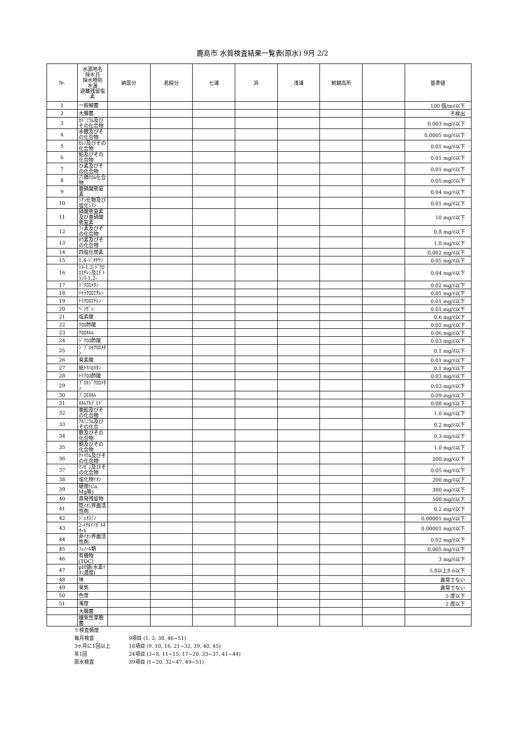鹿島市 水質検査結果一覧表(原水) 9月 2/2
| №. | 水源地名 採水日 採水時刻 水温 遊離残留塩素 | 納富分 | 若殿分 | 七浦 | 浜 | 浅浦 | 鮒越高所 | | 基準値 |
| --- | --- | --- | --- | --- | --- | --- | --- | --- | --- |
| 1 | 一般細菌 | | | | | | | | 100 個/mℓ以下 |
| 2 | 大腸菌 | | | | | | | | 不検出 |
| 3 | ｶﾄﾞﾐｳﾑ及びその化合物 | | | | | | | | 0.003 mg/ℓ以下 |
| 4 | 水銀及びその化合物 | | | | | | | | 0.0005 mg/ℓ以下 |
| 5 | ｾﾚﾝ及びその化合物 | | | | | | | | 0.01 mg/ℓ以下 |
| 6 | 鉛及びその化合物 | | | | | | | | 0.01 mg/ℓ以下 |
| 7 | ひ素及びその化合物 | | | | | | | | 0.01 mg/ℓ以下 |
| 8 | 六価ｸﾛﾑ化合物 | | | | | | | | 0.05 mg/ℓ以下 |
| 9 | 亜硝酸態窒素 | | | | | | | | 0.04 mg/ℓ以下 |
| 10 | ｼｱﾝ化物及び塩化ｼｱﾝ | | | | | | | | 0.01 mg/ℓ以下 |
| 11 | 硝酸態窒素及び亜硝酸態窒素 | | | | | | | | 10 mg/ℓ以下 |
| 12 | ﾌｯ素及びその化合物 | | | | | | | | 0.8 mg/ℓ以下 |
| 13 | ﾎｳ素及びその化合物 | | | | | | | | 1.0 mg/ℓ以下 |
| 14 | 四塩化炭素 | | | | | | | | 0.002 mg/ℓ以下 |
| 15 | 1,4-ｼﾞｵｷｻﾝ | | | | | | | | 0.05 mg/ℓ以下 |
| 16 | ｼｽ-1,2-ｼﾞｸﾛﾛｴﾁﾚﾝ及び ﾄﾗﾝｽ-1,2- | | | | | | | | 0.04 mg/ℓ以下 |
| 17 | ｼﾞｸﾛﾛﾒﾀﾝ | | | | | | | | 0.02 mg/ℓ以下 |
| 18 | ﾃﾄﾗｸﾛﾛｴﾁﾚﾝ | | | | | | | | 0.01 mg/ℓ以下 |
| 19 | ﾄﾘｸﾛﾛｴﾁﾚﾝ | | | | | | | | 0.01 mg/ℓ以下 |
| 20 | ﾍﾞﾝｾﾞﾝ | | | | | | | | 0.01 mg/ℓ以下 |
| 21 | 塩素酸 | | | | | | | | 0.6 mg/ℓ以下 |
| 22 | ｸﾛﾛ酢酸 | | | | | | | | 0.02 mg/ℓ以下 |
| 23 | ｸﾛﾛﾎﾙﾑ | | | | | | | | 0.06 mg/ℓ以下 |
| 24 | ｼﾞｸﾛﾛ酢酸 | | | | | | | | 0.03 mg/ℓ以下 |
| 25 | ｼﾞﾌﾞﾛﾓｸﾛﾛﾒﾀﾝ | | | | | | | | 0.1 mg/ℓ以下 |
| 26 | 臭素酸 | | | | | | | | 0.01 mg/ℓ以下 |
| 27 | 総ﾄﾘﾊﾛﾒﾀﾝ | | | | | | | | 0.1 mg/ℓ以下 |
| 28 | ﾄﾘｸﾛﾛ酢酸 | | | | | | | | 0.03 mg/ℓ以下 |
| 29 | ﾌﾞﾛﾓｼﾞｸﾛﾛﾒﾀﾝ | | | | | | | | 0.03 mg/ℓ以下 |
| 30 | ﾌﾞﾛﾓﾎﾙﾑ | | | | | | | | 0.09 mg/ℓ以下 |
| 31 | ﾎﾙﾑｱﾙﾃﾞﾋﾄﾞ | | | | | | | | 0.08 mg/ℓ以下 |
| 32 | 亜鉛及びその化合物 | | | | | | | | 1.0 mg/ℓ以下 |
| 33 | ｱﾙﾐﾆｳﾑ及びその化合 | | | | | | | | 0.2 mg/ℓ以下 |
| 34 | 鉄及びその化合物 | | | | | | | | 0.3 mg/ℓ以下 |
| 35 | 銅及びその化合物 | | | | | | | | 1.0 mg/ℓ以下 |
| 36 | ﾅﾄﾘｳﾑ及びその化合物 | | | | | | | | 200 mg/ℓ以下 |
| 37 | ﾏﾝｶﾞﾝ及びその化合物 | | | | | | | | 0.05 mg/ℓ以下 |
| 38 | 塩化物ｲｵﾝ | | | | | | | | 200 mg/ℓ以下 |
| 39 | 硬度(Ca, Mg等) | | | | | | | | 300 mg/ℓ以下 |
| 40 | 蒸発残留物 | | | | | | | | 500 mg/ℓ以下 |
| 41 | 陰ｲｵﾝ界面活性剤 | | | | | | | | 0.2 mg/ℓ以下 |
| 42 | ｼﾞｪｵｽﾐﾝ | | | | | | | | 0.00001 mg/ℓ以下 |
| 43 | 2-ﾒﾁﾙｲｿﾎﾞﾙﾈｵｰﾙ | | | | | | | | 0.00001 mg/ℓ以下 |
| 44 | 非ｲｵﾝ界面活性剤 | | | | | | | | 0.02 mg/ℓ以下 |
| 45 | ﾌｪﾉｰﾙ類 | | | | | | | | 0.005 mg/ℓ以下 |
| 46 | 有機物(TOC) | | | | | | | | 3 mg/ℓ以下 |
| 47 | pH値(水素ｲｵﾝ濃度) | | | | | | | | 5.8以上8.6以下 |
| 48 | 味 | | | | | | | | 異常でない |
| 49 | 臭気 | | | | | | | | 異常でない |
| 50 | 色度 | | | | | | | | 5 度以下 |
| 51 | 濁度 | | | | | | | | 2 度以下 |
| | 大腸菌 | | | | | | | | |
| | 嫌気性芽胞菌 | | | | | | | | |
※検査頻度
毎月検査 9項目 (1, 2, 38, 46~51)
3ヶ月に1回以上 18項目 (9, 10, 16, 21~32, 39, 40, 45)
年1回 24項目 (3~8, 11~15, 17~20, 33~37, 41~44)
原水検査 39項目 (1~20, 32~47, 49~51)